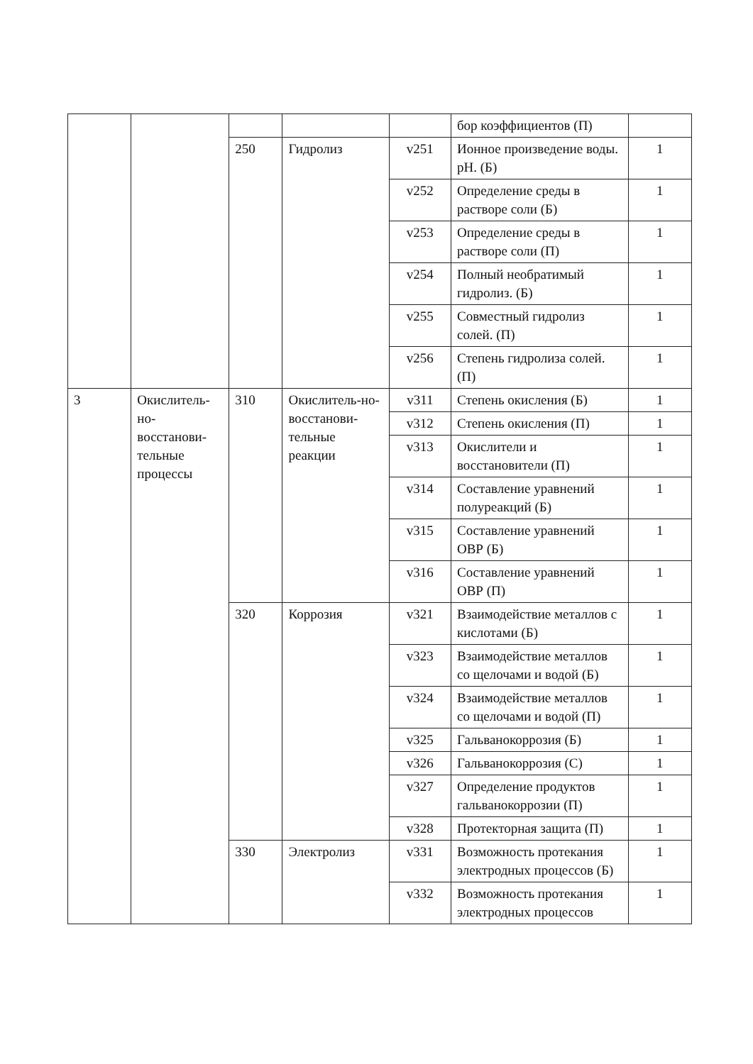| | | | | | бор коэффициентов (П) | |
| | | 250 | Гидролиз | v251 | Ионное произведение воды. pH. (Б) | 1 |
| | | | | v252 | Определение среды в растворе соли (Б) | 1 |
| | | | | v253 | Определение среды в растворе соли (П) | 1 |
| | | | | v254 | Полный необратимый гидролиз. (Б) | 1 |
| | | | | v255 | Совместный гидролиз солей. (П) | 1 |
| | | | | v256 | Степень гидролиза солей. (П) | 1 |
| 3 | Окислитель-но-восстанови-тельные процессы | 310 | Окислитель-но-восстанови-тельные реакции | v311 | Степень окисления (Б) | 1 |
| | | | | v312 | Степень окисления (П) | 1 |
| | | | | v313 | Окислители и восстановители (П) | 1 |
| | | | | v314 | Составление уравнений полуреакций (Б) | 1 |
| | | | | v315 | Составление уравнений ОВР (Б) | 1 |
| | | | | v316 | Составление уравнений ОВР (П) | 1 |
| | | 320 | Коррозия | v321 | Взаимодействие металлов с кислотами (Б) | 1 |
| | | | | v323 | Взаимодействие металлов со щелочами и водой (Б) | 1 |
| | | | | v324 | Взаимодействие металлов со щелочами и водой (П) | 1 |
| | | | | v325 | Гальванокоррозия (Б) | 1 |
| | | | | v326 | Гальванокоррозия (С) | 1 |
| | | | | v327 | Определение продуктов гальванокоррозии (П) | 1 |
| | | | | v328 | Протекторная защита (П) | 1 |
| | | 330 | Электролиз | v331 | Возможность протекания электродных процессов (Б) | 1 |
| | | | | v332 | Возможность протекания электродных процессов | 1 |